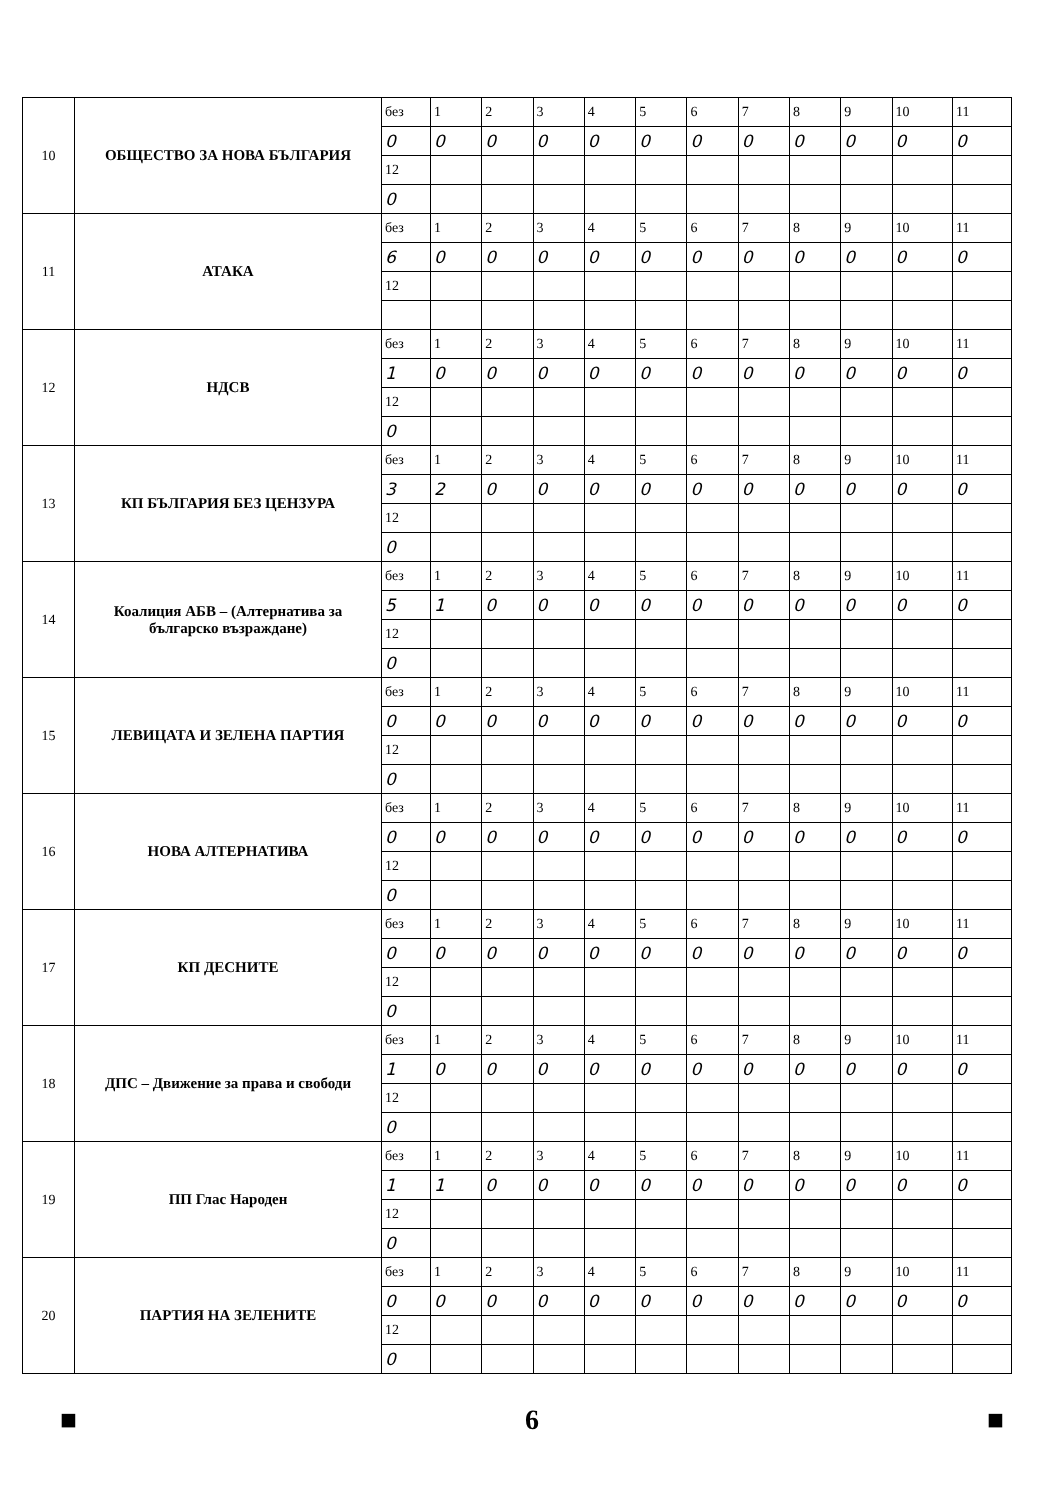| 10 | ОБЩЕСТВО ЗА НОВА БЪЛГАРИЯ | без | 1 | 2 | 3 | 4 | 5 | 6 | 7 | 8 | 9 | 10 | 11 |
| | | 0 | 0 | 0 | 0 | 0 | 0 | 0 | 0 | 0 | 0 | 0 | 0 |
| | | 12 | | | | | | | | | | | |
| | | 0 | | | | | | | | | | | |
| 11 | АТАКА | без | 1 | 2 | 3 | 4 | 5 | 6 | 7 | 8 | 9 | 10 | 11 |
| | | 6 | 0 | 0 | 0 | 0 | 0 | 0 | 0 | 0 | 0 | 0 | 0 |
| | | 12 | | | | | | | | | | | |
| 12 | НДСВ | без | 1 | 2 | 3 | 4 | 5 | 6 | 7 | 8 | 9 | 10 | 11 |
| | | 1 | 0 | 0 | 0 | 0 | 0 | 0 | 0 | 0 | 0 | 0 | 0 |
| | | 12 | | | | | | | | | | | |
| | | 0 | | | | | | | | | | | |
| 13 | КП БЪЛГАРИЯ БЕЗ ЦЕНЗУРА | без | 1 | 2 | 3 | 4 | 5 | 6 | 7 | 8 | 9 | 10 | 11 |
| | | 3 | 2 | 0 | 0 | 0 | 0 | 0 | 0 | 0 | 0 | 0 | 0 |
| | | 12 | | | | | | | | | | | |
| | | 0 | | | | | | | | | | | |
| 14 | Коалиция АБВ – (Алтернатива за българско възраждане) | без | 1 | 2 | 3 | 4 | 5 | 6 | 7 | 8 | 9 | 10 | 11 |
| | | 5 | 1 | 0 | 0 | 0 | 0 | 0 | 0 | 0 | 0 | 0 | 0 |
| | | 12 | | | | | | | | | | | |
| | | 0 | | | | | | | | | | | |
| 15 | ЛЕВИЦАТА И ЗЕЛЕНА ПАРТИЯ | без | 1 | 2 | 3 | 4 | 5 | 6 | 7 | 8 | 9 | 10 | 11 |
| | | 0 | 0 | 0 | 0 | 0 | 0 | 0 | 0 | 0 | 0 | 0 | 0 |
| | | 12 | | | | | | | | | | | |
| | | 0 | | | | | | | | | | | |
| 16 | НОВА АЛТЕРНАТИВА | без | 1 | 2 | 3 | 4 | 5 | 6 | 7 | 8 | 9 | 10 | 11 |
| | | 0 | 0 | 0 | 0 | 0 | 0 | 0 | 0 | 0 | 0 | 0 | 0 |
| | | 12 | | | | | | | | | | | |
| | | 0 | | | | | | | | | | | |
| 17 | КП ДЕСНИТЕ | без | 1 | 2 | 3 | 4 | 5 | 6 | 7 | 8 | 9 | 10 | 11 |
| | | 0 | 0 | 0 | 0 | 0 | 0 | 0 | 0 | 0 | 0 | 0 | 0 |
| | | 12 | | | | | | | | | | | |
| | | 0 | | | | | | | | | | | |
| 18 | ДПС – Движение за права и свободи | без | 1 | 2 | 3 | 4 | 5 | 6 | 7 | 8 | 9 | 10 | 11 |
| | | 1 | 0 | 0 | 0 | 0 | 0 | 0 | 0 | 0 | 0 | 0 | 0 |
| | | 12 | | | | | | | | | | | |
| | | 0 | | | | | | | | | | | |
| 19 | ПП Глас Народен | без | 1 | 2 | 3 | 4 | 5 | 6 | 7 | 8 | 9 | 10 | 11 |
| | | 1 | 1 | 0 | 0 | 0 | 0 | 0 | 0 | 0 | 0 | 0 | 0 |
| | | 12 | | | | | | | | | | | |
| | | 0 | | | | | | | | | | | |
| 20 | ПАРТИЯ НА ЗЕЛЕНИТЕ | без | 1 | 2 | 3 | 4 | 5 | 6 | 7 | 8 | 9 | 10 | 11 |
| | | 0 | 0 | 0 | 0 | 0 | 0 | 0 | 0 | 0 | 0 | 0 | 0 |
| | | 12 | | | | | | | | | | | |
| | | 0 | | | | | | | | | | | |
■ 6 ■